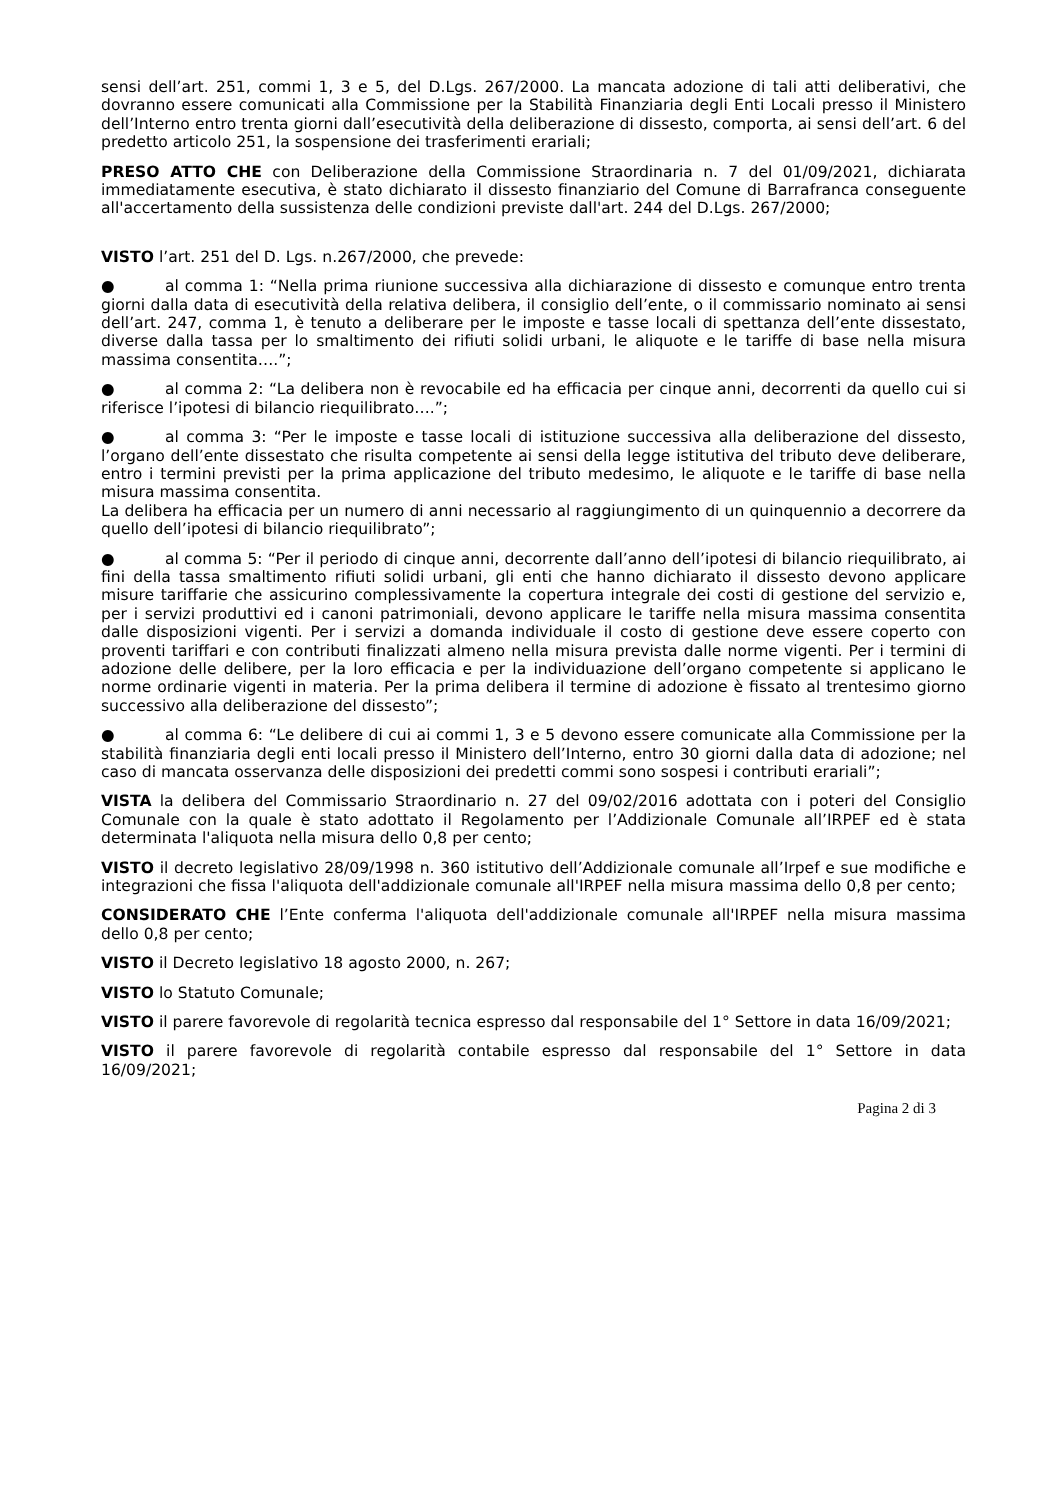sensi dell’art. 251, commi 1, 3 e 5, del D.Lgs. 267/2000. La mancata adozione di tali atti deliberativi, che dovranno essere comunicati alla Commissione per la Stabilità Finanziaria degli Enti Locali presso il Ministero dell’Interno entro trenta giorni dall’esecutività della deliberazione di dissesto, comporta, ai sensi dell’art. 6 del predetto articolo 251, la sospensione dei trasferimenti erariali;
PRESO ATTO CHE con Deliberazione della Commissione Straordinaria n. 7 del 01/09/2021, dichiarata immediatamente esecutiva, è stato dichiarato il dissesto finanziario del Comune di Barrafranca conseguente all'accertamento della sussistenza delle condizioni previste dall'art. 244 del D.Lgs. 267/2000;
VISTO l’art. 251 del D. Lgs. n.267/2000, che prevede:
● al comma 1: “Nella prima riunione successiva alla dichiarazione di dissesto e comunque entro trenta giorni dalla data di esecutività della relativa delibera, il consiglio dell’ente, o il commissario nominato ai sensi dell’art. 247, comma 1, è tenuto a deliberare per le imposte e tasse locali di spettanza dell’ente dissestato, diverse dalla tassa per lo smaltimento dei rifiuti solidi urbani, le aliquote e le tariffe di base nella misura massima consentita….”;
● al comma 2: “La delibera non è revocabile ed ha efficacia per cinque anni, decorrenti da quello cui si riferisce l’ipotesi di bilancio riequilibrato….”;
● al comma 3: “Per le imposte e tasse locali di istituzione successiva alla deliberazione del dissesto, l’organo dell’ente dissestato che risulta competente ai sensi della legge istitutiva del tributo deve deliberare, entro i termini previsti per la prima applicazione del tributo medesimo, le aliquote e le tariffe di base nella misura massima consentita.
La delibera ha efficacia per un numero di anni necessario al raggiungimento di un quinquennio a decorrere da quello dell’ipotesi di bilancio riequilibrato”;
● al comma 5: “Per il periodo di cinque anni, decorrente dall’anno dell’ipotesi di bilancio riequilibrato, ai fini della tassa smaltimento rifiuti solidi urbani, gli enti che hanno dichiarato il dissesto devono applicare misure tariffarie che assicurino complessivamente la copertura integrale dei costi di gestione del servizio e, per i servizi produttivi ed i canoni patrimoniali, devono applicare le tariffe nella misura massima consentita dalle disposizioni vigenti. Per i servizi a domanda individuale il costo di gestione deve essere coperto con proventi tariffari e con contributi finalizzati almeno nella misura prevista dalle norme vigenti. Per i termini di adozione delle delibere, per la loro efficacia e per la individuazione dell’organo competente si applicano le norme ordinarie vigenti in materia. Per la prima delibera il termine di adozione è fissato al trentesimo giorno successivo alla deliberazione del dissesto”;
● al comma 6: “Le delibere di cui ai commi 1, 3 e 5 devono essere comunicate alla Commissione per la stabilità finanziaria degli enti locali presso il Ministero dell’Interno, entro 30 giorni dalla data di adozione; nel caso di mancata osservanza delle disposizioni dei predetti commi sono sospesi i contributi erariali”;
VISTA la delibera del Commissario Straordinario n. 27 del 09/02/2016 adottata con i poteri del Consiglio Comunale con la quale è stato adottato il Regolamento per l’Addizionale Comunale all’IRPEF ed è stata determinata l'aliquota nella misura dello 0,8 per cento;
VISTO il decreto legislativo 28/09/1998 n. 360 istitutivo dell’Addizionale comunale all’Irpef e sue modifiche e integrazioni che fissa l'aliquota dell'addizionale comunale all'IRPEF nella misura massima dello 0,8 per cento;
CONSIDERATO CHE l’Ente conferma l'aliquota dell'addizionale comunale all'IRPEF nella misura massima dello 0,8 per cento;
VISTO il Decreto legislativo 18 agosto 2000, n. 267;
VISTO lo Statuto Comunale;
VISTO il parere favorevole di regolarità tecnica espresso dal responsabile del 1° Settore in data 16/09/2021;
VISTO il parere favorevole di regolarità contabile espresso dal responsabile del 1° Settore in data 16/09/2021;
Pagina 2 di 3